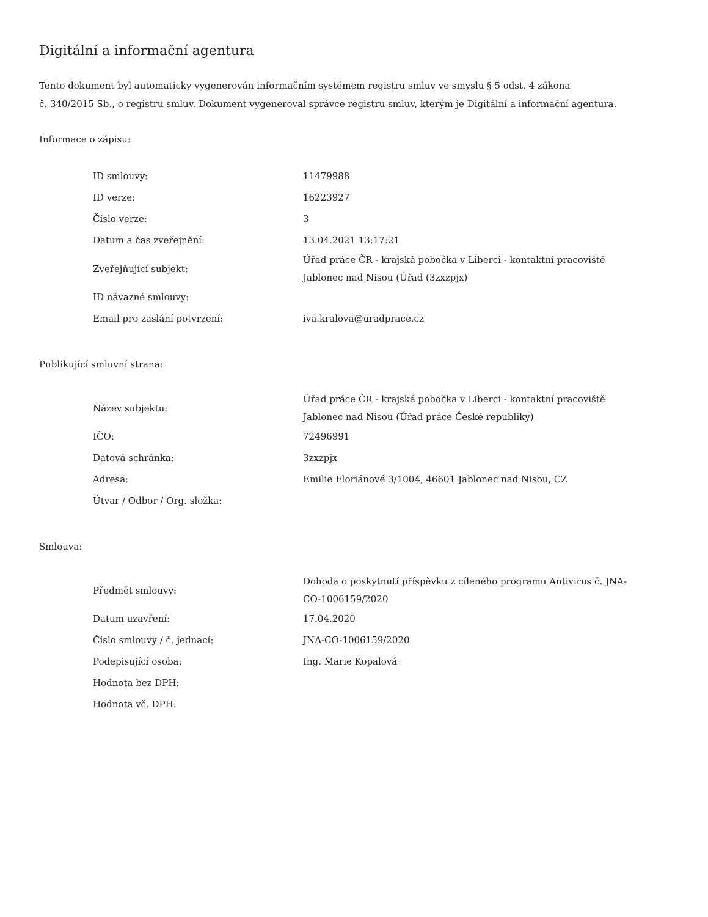Digitální a informační agentura
Tento dokument byl automaticky vygenerován informačním systémem registru smluv ve smyslu § 5 odst. 4 zákona
č. 340/2015 Sb., o registru smluv. Dokument vygeneroval správce registru smluv, kterým je Digitální a informační agentura.
Informace o zápisu:
| ID smlouvy: | 11479988 |
| ID verze: | 16223927 |
| Číslo verze: | 3 |
| Datum a čas zveřejnění: | 13.04.2021 13:17:21 |
| Zveřejňující subjekt: | Úřad práce ČR - krajská pobočka v Liberci - kontaktní pracoviště Jablonec nad Nisou (Úřad (3zxzpjx) |
| ID návazné smlouvy: | |
| Email pro zaslání potvrzení: | iva.kralova@uradprace.cz |
Publikující smluvní strana:
| Název subjektu: | Úřad práce ČR - krajská pobočka v Liberci - kontaktní pracoviště Jablonec nad Nisou (Úřad práce České republiky) |
| IČO: | 72496991 |
| Datová schránka: | 3zxzpjx |
| Adresa: | Emilie Floriánové 3/1004, 46601 Jablonec nad Nisou, CZ |
| Útvar / Odbor / Org. složka: | |
Smlouva:
| Předmět smlouvy: | Dohoda o poskytnutí příspěvku z cíleného programu Antivirus č. JNA-CO-1006159/2020 |
| Datum uzavření: | 17.04.2020 |
| Číslo smlouvy / č. jednací: | JNA-CO-1006159/2020 |
| Podepisující osoba: | Ing. Marie Kopalová |
| Hodnota bez DPH: | |
| Hodnota vč. DPH: | |